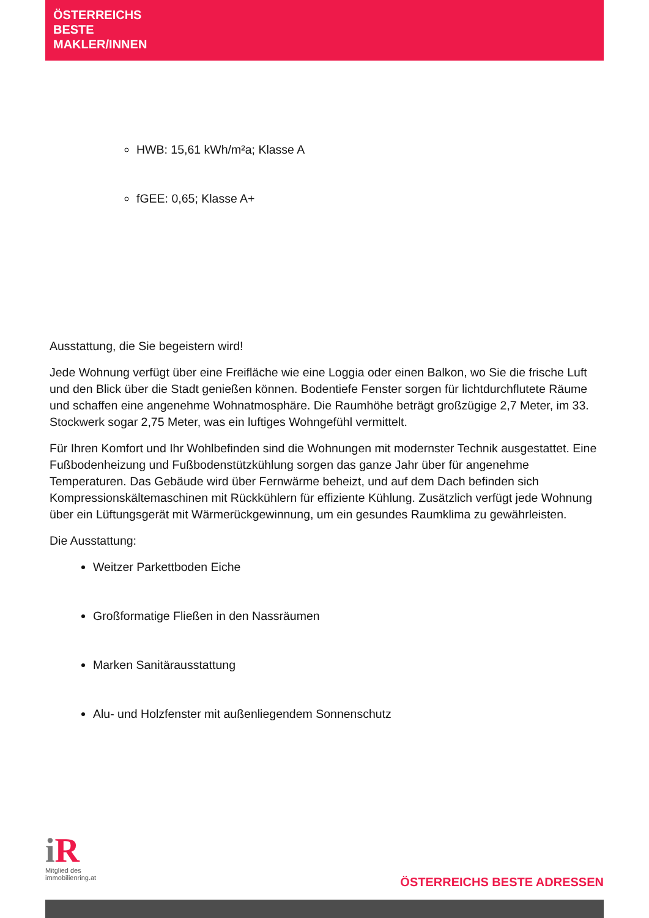ÖSTERREICHS
BESTE
MAKLER/INNEN
HWB: 15,61 kWh/m²a; Klasse A
fGEE: 0,65; Klasse A+
Ausstattung, die Sie begeistern wird!
Jede Wohnung verfügt über eine Freifläche wie eine Loggia oder einen Balkon, wo Sie die frische Luft und den Blick über die Stadt genießen können. Bodentiefe Fenster sorgen für lichtdurchflutete Räume und schaffen eine angenehme Wohnatmosphäre. Die Raumhöhe beträgt großzügige 2,7 Meter, im 33. Stockwerk sogar 2,75 Meter, was ein luftiges Wohngefühl vermittelt.
Für Ihren Komfort und Ihr Wohlbefinden sind die Wohnungen mit modernster Technik ausgestattet. Eine Fußbodenheizung und Fußbodenstützkühlung sorgen das ganze Jahr über für angenehme Temperaturen. Das Gebäude wird über Fernwärme beheizt, und auf dem Dach befinden sich Kompressionskältemaschinen mit Rückkühlern für effiziente Kühlung. Zusätzlich verfügt jede Wohnung über ein Lüftungsgerät mit Wärmerückgewinnung, um ein gesundes Raumklima zu gewährleisten.
Die Ausstattung:
Weitzer Parkettboden Eiche
Großformatige Fließen in den Nassräumen
Marken Sanitärausstattung
Alu- und Holzfenster mit außenliegendem Sonnenschutz
i R
Mitglied des
immobilienring.at
ÖSTERREICHS BESTE ADRESSEN